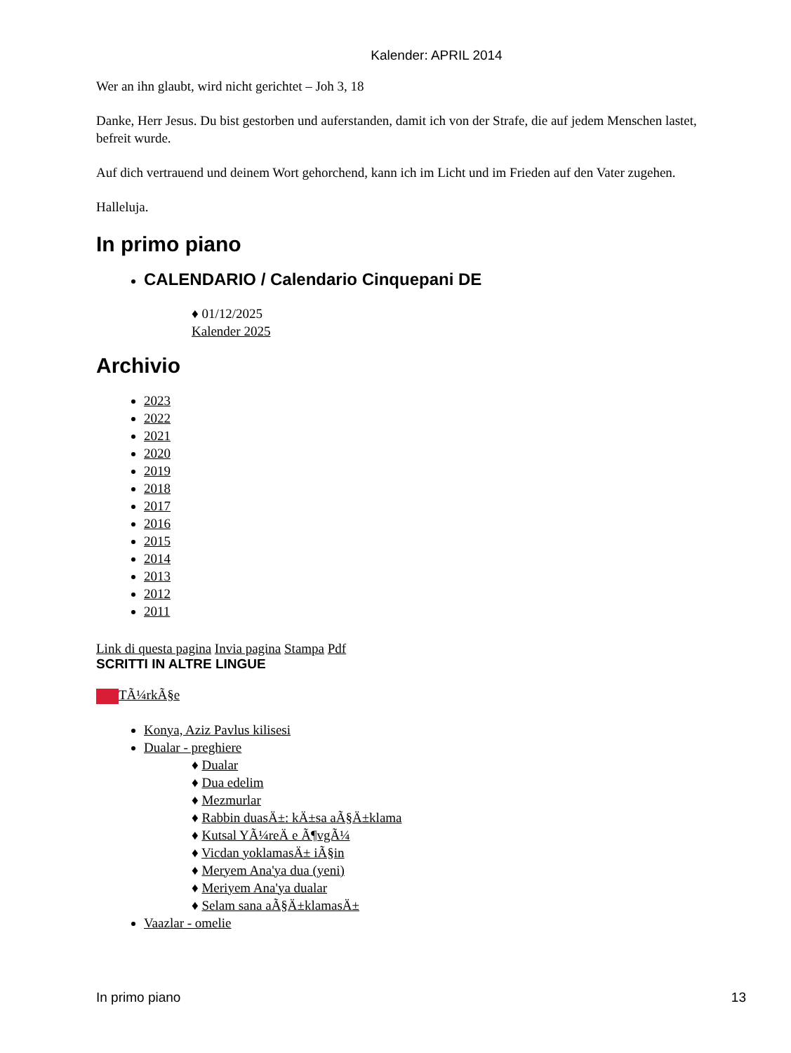Kalender: APRIL 2014
Wer an ihn glaubt, wird nicht gerichtet – Joh 3, 18
Danke, Herr Jesus. Du bist gestorben und auferstanden, damit ich von der Strafe, die auf jedem Menschen lastet, befreit wurde.
Auf dich vertrauend und deinem Wort gehorchend, kann ich im Licht und im Frieden auf den Vater zugehen.
Halleluja.
In primo piano
CALENDARIO / Calendario Cinquepani DE
♦ 01/12/2025
Kalender 2025
Archivio
2023
2022
2021
2020
2019
2018
2017
2016
2015
2014
2013
2012
2011
Link di questa pagina Invia pagina Stampa Pdf
SCRITTI IN ALTRE LINGUE
TÃ¼rkÃ§e
Konya, Aziz Pavlus kilisesi
Dualar - preghiere
♦ Dualar
♦ Dua edelim
♦ Mezmurlar
♦ Rabbin duasÄ±: kÄ±sa aÃ§Ä±klama
♦ Kutsal YÃ¼reÄ e Ã¶vgÃ¼
♦ Vicdan yoklamasÄ± iÃ§in
♦ Meryem Ana'ya dua (yeni)
♦ Meriyem Ana'ya dualar
♦ Selam sana aÃ§Ä±klamasÄ±
Vaazlar - omelie
In primo piano 13